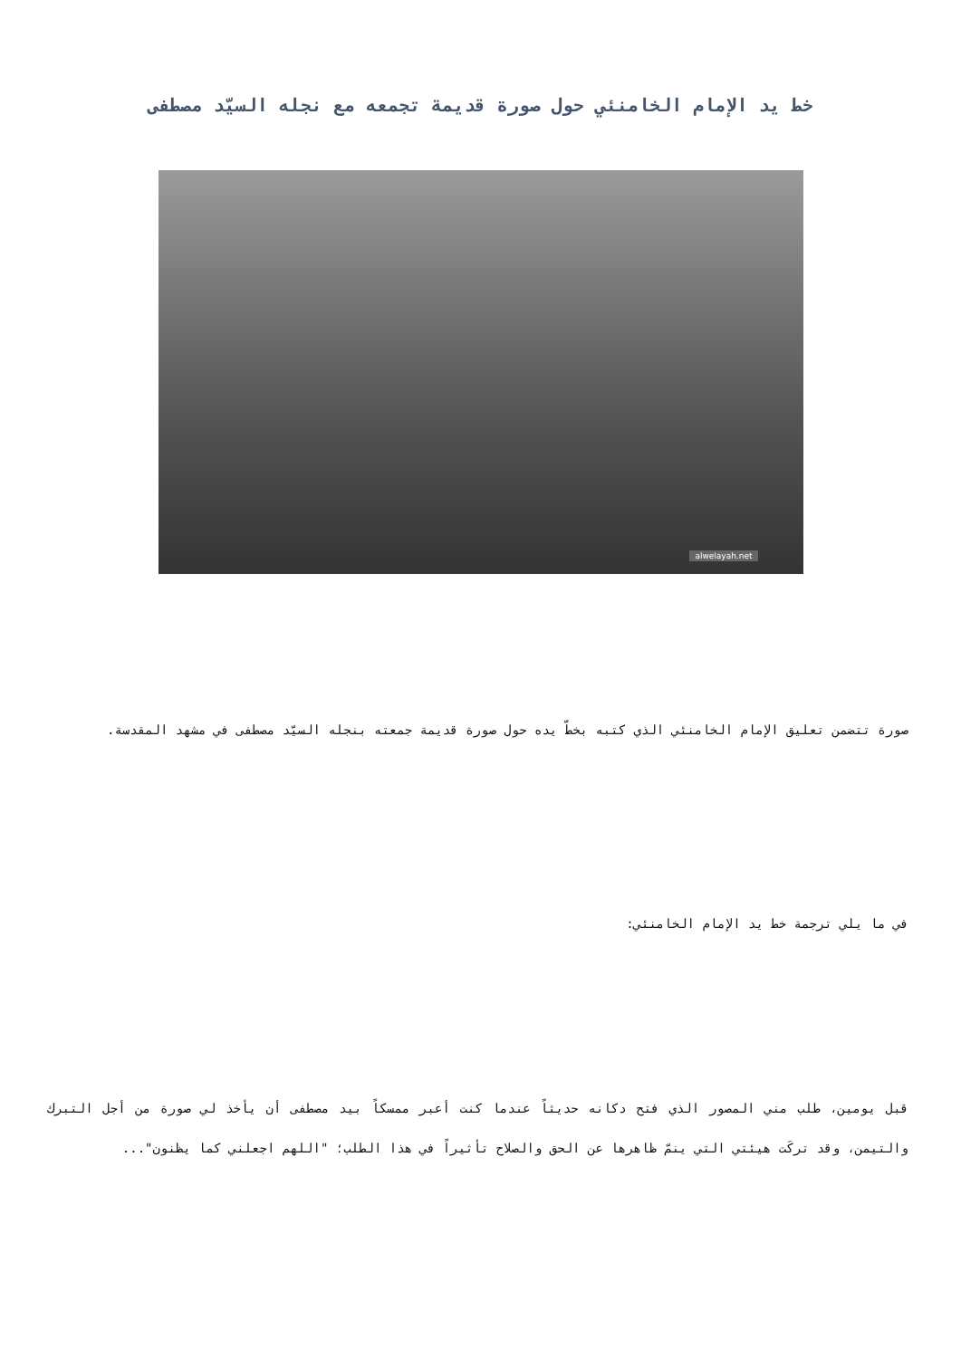خط يد الإمام الخامنئي حول صورة قديمة تجمعه مع نجله السيّد مصطفى
alwelayah.net
صورة تتضمن تعليق الإمام الخامنئي الذي كتبه بخطّ يده حول صورة قديمة جمعته بنجله السيّد مصطفى في مشهد المقدسة.
في ما يلي ترجمة خط يد الإمام الخامنئي:
قبل يومين، طلب مني المصور الذي فتح دكانه حديثاً عندما كنت أعبر ممسكاً بيد مصطفى أن يأخذ لي صورة من أجل التبرك والتيمن، وقد تركَت هيئتي التي ينمّ ظاهرها عن الحق والصلاح تأثيراً في هذا الطلب؛ "اللهم اجعلني كما يظنون"...